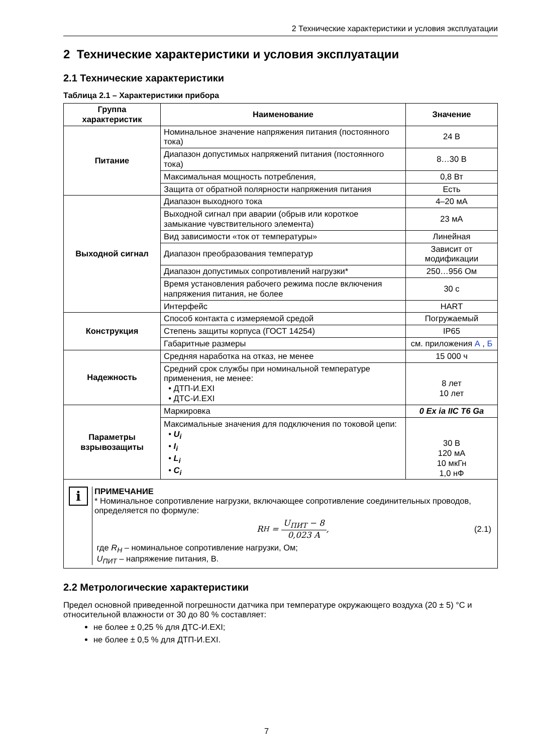2 Технические характеристики и условия эксплуатации
2 Технические характеристики и условия эксплуатации
2.1 Технические характеристики
Таблица 2.1 – Характеристики прибора
| Группа характеристик | Наименование | Значение |
| --- | --- | --- |
| Питание | Номинальное значение напряжения питания (постоянного тока) | 24 В |
| | Диапазон допустимых напряжений питания (постоянного тока) | 8…30 В |
| | Максимальная мощность потребления, | 0,8 Вт |
| | Защита от обратной полярности напряжения питания | Есть |
| Выходной сигнал | Диапазон выходного тока | 4–20 мА |
| | Выходной сигнал при аварии (обрыв или короткое замыкание чувствительного элемента) | 23 мА |
| | Вид зависимости «ток от температуры» | Линейная |
| | Диапазон преобразования температур | Зависит от модификации |
| | Диапазон допустимых сопротивлений нагрузки* | 250…956 Ом |
| | Время установления рабочего режима после включения напряжения питания, не более | 30 с |
| | Интерфейс | HART |
| Конструкция | Способ контакта с измеряемой средой | Погружаемый |
| | Степень защиты корпуса (ГОСТ 14254) | IP65 |
| | Габаритные размеры | см. приложения А , Б |
| Надежность | Средняя наработка на отказ, не менее | 15 000 ч |
| | Средний срок службы при номинальной температуре применения, не менее: • ДТП-И.EXI • ДТС-И.EXI | 8 лет 10 лет |
| Параметры взрывозащиты | Маркировка | 0 Ex ia IIC T6 Ga |
| | Максимальные значения для подключения по токовой цепи: • U<sub>i</sub> • I<sub>i</sub> • L<sub>i</sub> • C<sub>i</sub> | 30 В 120 мА 10 мкГн 1,0 нФ |
i
ПРИМЕЧАНИЕ
* Номинальное сопротивление нагрузки, включающее сопротивление соединительных проводов, определяется по формуле:
R<sub>H</sub> = U<sub>ПИТ</sub> − 8 0,023 A, (2.1)
где R<sub>H</sub> – номинальное сопротивление нагрузки, Ом;
U<sub>ПИТ</sub> – напряжение питания, В.
2.2 Метрологические характеристики
Предел основной приведенной погрешности датчика при температуре окружающего воздуха (20 ± 5) °C и относительной влажности от 30 до 80 % составляет:
не более ± 0,25 % для ДТС-И.EXI;
не более ± 0,5 % для ДТП-И.EXI.
7